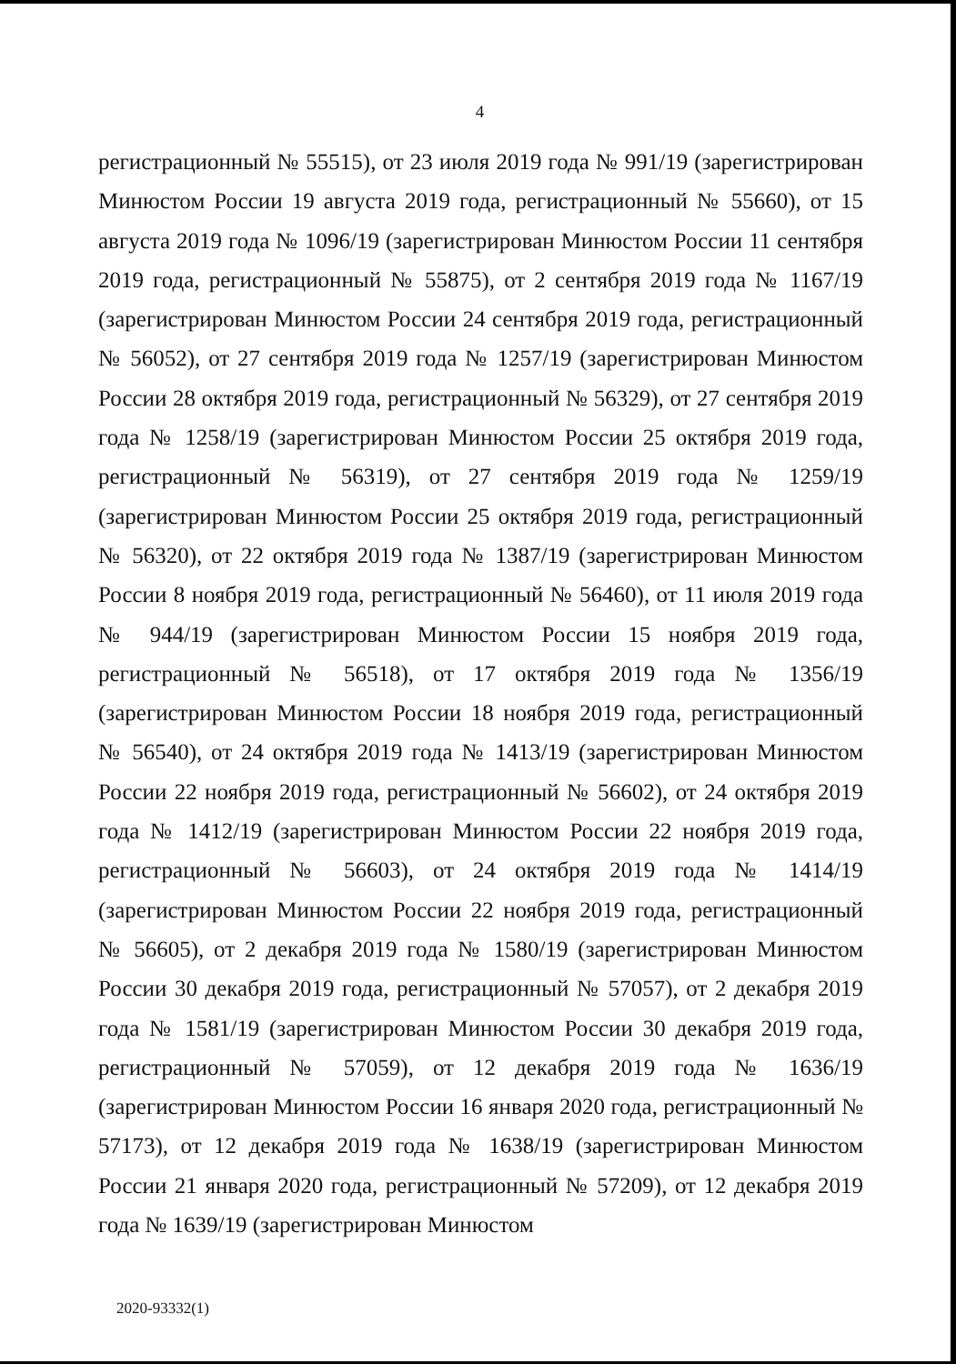4
регистрационный № 55515), от 23 июля 2019 года № 991/19 (зарегистрирован Минюстом России 19 августа 2019 года, регистрационный № 55660), от 15 августа 2019 года № 1096/19 (зарегистрирован Минюстом России 11 сентября 2019 года, регистрационный № 55875), от 2 сентября 2019 года № 1167/19 (зарегистрирован Минюстом России 24 сентября 2019 года, регистрационный № 56052), от 27 сентября 2019 года № 1257/19 (зарегистрирован Минюстом России 28 октября 2019 года, регистрационный № 56329), от 27 сентября 2019 года № 1258/19 (зарегистрирован Минюстом России 25 октября 2019 года, регистрационный № 56319), от 27 сентября 2019 года № 1259/19 (зарегистрирован Минюстом России 25 октября 2019 года, регистрационный № 56320), от 22 октября 2019 года № 1387/19 (зарегистрирован Минюстом России 8 ноября 2019 года, регистрационный № 56460), от 11 июля 2019 года № 944/19 (зарегистрирован Минюстом России 15 ноября 2019 года, регистрационный № 56518), от 17 октября 2019 года № 1356/19 (зарегистрирован Минюстом России 18 ноября 2019 года, регистрационный № 56540), от 24 октября 2019 года № 1413/19 (зарегистрирован Минюстом России 22 ноября 2019 года, регистрационный № 56602), от 24 октября 2019 года № 1412/19 (зарегистрирован Минюстом России 22 ноября 2019 года, регистрационный № 56603), от 24 октября 2019 года № 1414/19 (зарегистрирован Минюстом России 22 ноября 2019 года, регистрационный № 56605), от 2 декабря 2019 года № 1580/19 (зарегистрирован Минюстом России 30 декабря 2019 года, регистрационный № 57057), от 2 декабря 2019 года № 1581/19 (зарегистрирован Минюстом России 30 декабря 2019 года, регистрационный № 57059), от 12 декабря 2019 года № 1636/19 (зарегистрирован Минюстом России 16 января 2020 года, регистрационный № 57173), от 12 декабря 2019 года № 1638/19 (зарегистрирован Минюстом России 21 января 2020 года, регистрационный № 57209), от 12 декабря 2019 года № 1639/19 (зарегистрирован Минюстом
2020-93332(1)